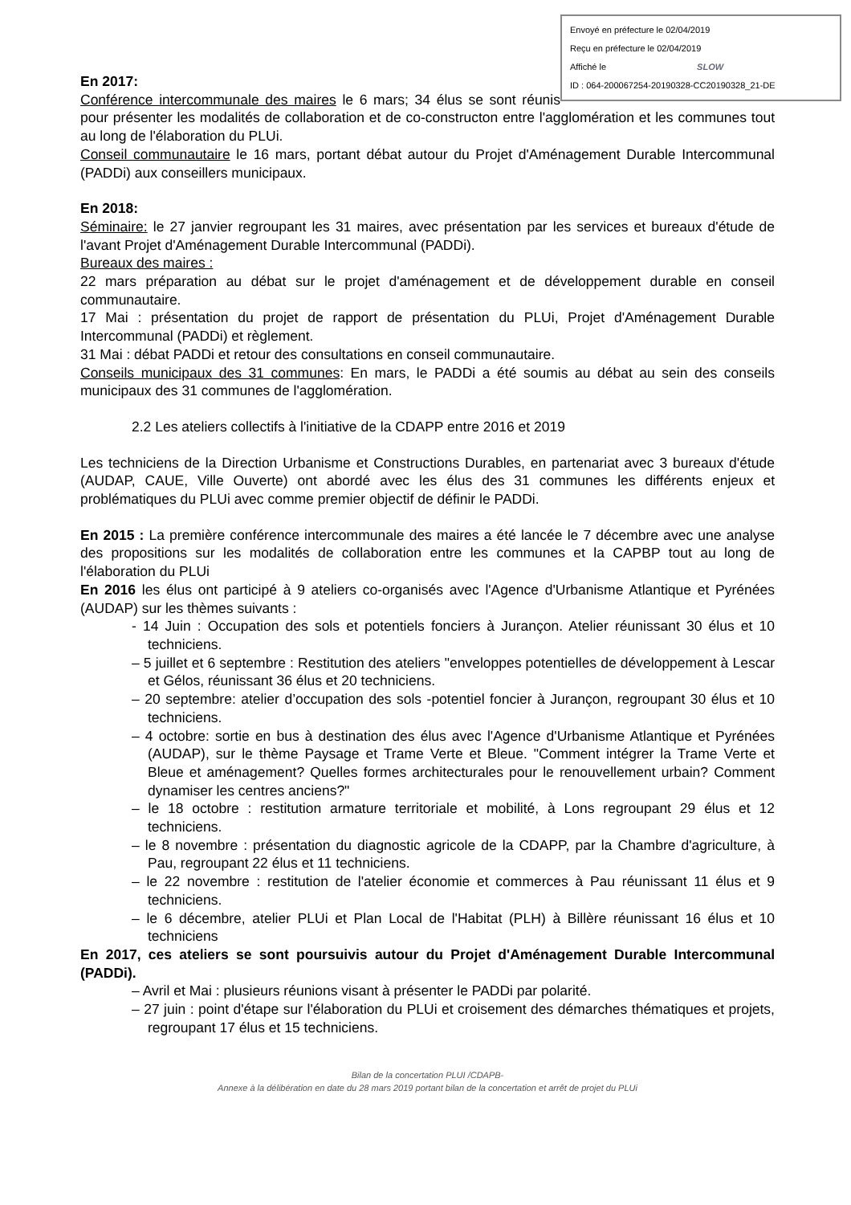Envoyé en préfecture le 02/04/2019
Reçu en préfecture le 02/04/2019
Affiché le SLOW
ID : 064-200067254-20190328-CC20190328_21-DE
En 2017:
Conférence intercommunale des maires le 6 mars; 34 élus se sont réunis pour présenter les modalités de collaboration et de co-constructon entre l'agglomération et les communes tout au long de l'élaboration du PLUi.
Conseil communautaire le 16 mars, portant débat autour du Projet d'Aménagement Durable Intercommunal (PADDi) aux conseillers municipaux.
En 2018:
Séminaire: le 27 janvier regroupant les 31 maires, avec présentation par les services et bureaux d'étude de l'avant Projet d'Aménagement Durable Intercommunal (PADDi).
Bureaux des maires :
22 mars préparation au débat sur le projet d'aménagement et de développement durable en conseil communautaire.
17 Mai : présentation du projet de rapport de présentation du PLUi, Projet d'Aménagement Durable Intercommunal (PADDi) et règlement.
31 Mai : débat PADDi et retour des consultations en conseil communautaire.
Conseils municipaux des 31 communes: En mars, le PADDi a été soumis au débat au sein des conseils municipaux des 31 communes de l'agglomération.
2.2 Les ateliers collectifs à l'initiative de la CDAPP entre 2016 et 2019
Les techniciens de la Direction Urbanisme et Constructions Durables, en partenariat avec 3 bureaux d'étude (AUDAP, CAUE, Ville Ouverte) ont abordé avec les élus des 31 communes les différents enjeux et problématiques du PLUi avec comme premier objectif de définir le PADDi.
En 2015 : La première conférence intercommunale des maires a été lancée le 7 décembre avec une analyse des propositions sur les modalités de collaboration entre les communes et la CAPBP tout au long de l'élaboration du PLUi
En 2016 les élus ont participé à 9 ateliers co-organisés avec l'Agence d'Urbanisme Atlantique et Pyrénées (AUDAP) sur les thèmes suivants :
- 14 Juin : Occupation des sols et potentiels fonciers à Jurançon. Atelier réunissant 30 élus et 10 techniciens.
– 5 juillet et 6 septembre : Restitution des ateliers "enveloppes potentielles de développement à Lescar et Gélos, réunissant 36 élus et 20 techniciens.
– 20 septembre: atelier d’occupation des sols -potentiel foncier à Jurançon, regroupant 30 élus et 10 techniciens.
– 4 octobre: sortie en bus à destination des élus avec l'Agence d'Urbanisme Atlantique et Pyrénées (AUDAP), sur le thème Paysage et Trame Verte et Bleue. "Comment intégrer la Trame Verte et Bleue et aménagement? Quelles formes architecturales pour le renouvellement urbain? Comment dynamiser les centres anciens?"
– le 18 octobre : restitution armature territoriale et mobilité, à Lons regroupant 29 élus et 12 techniciens.
– le 8 novembre : présentation du diagnostic agricole de la CDAPP, par la Chambre d'agriculture, à Pau, regroupant 22 élus et 11 techniciens.
– le 22 novembre : restitution de l'atelier économie et commerces à Pau réunissant 11 élus et 9 techniciens.
– le 6 décembre, atelier PLUi et Plan Local de l'Habitat (PLH) à Billère réunissant 16 élus et 10 techniciens
En 2017, ces ateliers se sont poursuivis autour du Projet d'Aménagement Durable Intercommunal (PADDi).
– Avril et Mai : plusieurs réunions visant à présenter le PADDi par polarité.
– 27 juin : point d'étape sur l'élaboration du PLUi et croisement des démarches thématiques et projets, regroupant 17 élus et 15 techniciens.
Bilan de la concertation PLUI /CDAPB-
Annexe à la délibération en date du 28 mars 2019 portant bilan de la concertation et arrêt de projet du PLUi